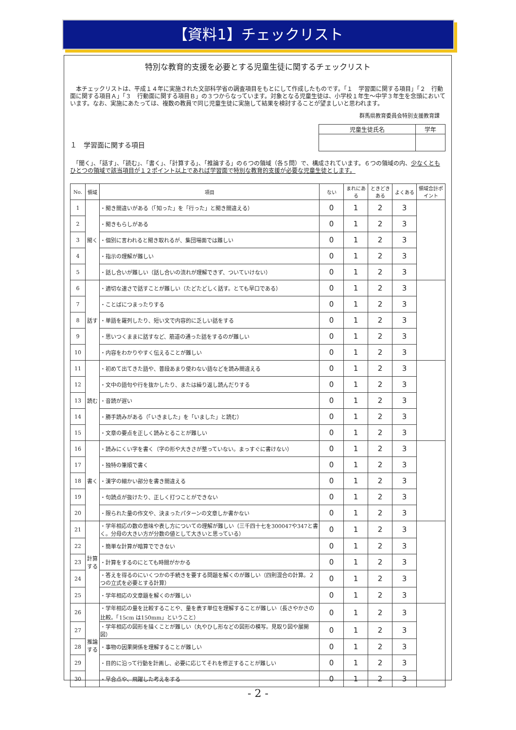【資料1】チェックリスト
特別な教育的支援を必要とする児童生徒に関するチェックリスト
　本チェックリストは、平成１４年に実施された文部科学省の調査項目をもとにして作成したものです。「１　学習面に関する項目」「２　行動面に関する項目Ａ」「３　行動面に関する項目Ｂ」の３つからなっています。対象となる児童生徒は、小学校１年生～中学３年生を念頭においています。なお、実施にあたっては、複数の教員で同じ児童生徒に実施して結果を検討することが望ましいと思われます。
群馬県教育委員会特別支援教育課
１　学習面に関する項目
| 児童生徒氏名 | 学年 |
　「聞く」、「話す」、「読む」、「書く」、「計算する」、「推論する」の６つの領域（各５問）で、構成されています。６つの領域の内、少なくともひとつの領域で該当項目が１２ポイント以上であれば学習面で特別な教育的支援が必要な児童生徒とします。
| No. | 領域 | 項目 | ない | まれにある | ときどきある | よくある | 領域合計ポイント |
| --- | --- | --- | --- | --- | --- | --- | --- |
| 1 | 聞く | ・聞き間違いがある（「知った」を「行った」と聞き間違える） | 0 | 1 | 2 | 3 | |
| 2 | | ・聞きもらしがある | 0 | 1 | 2 | 3 | |
| 3 | | ・個別に言われると聞き取れるが、集団場面では難しい | 0 | 1 | 2 | 3 | |
| 4 | | ・指示の理解が難しい | 0 | 1 | 2 | 3 | |
| 5 | | ・話し合いが難しい（話し合いの流れが理解できず、ついていけない） | 0 | 1 | 2 | 3 | |
| 6 | 話す | ・適切な速さで話すことが難しい（たどたどしく話す。とても早口である） | 0 | 1 | 2 | 3 | |
| 7 | | ・ことばにつまったりする | 0 | 1 | 2 | 3 | |
| 8 | | ・単語を羅列したり、短い文で内容的に乏しい話をする | 0 | 1 | 2 | 3 | |
| 9 | | ・思いつくままに話すなど、筋道の通った話をするのが難しい | 0 | 1 | 2 | 3 | |
| 10 | | ・内容をわかりやすく伝えることが難しい | 0 | 1 | 2 | 3 | |
| 11 | 読む | ・初めて出てきた語や、普段あまり使わない語などを読み間違える | 0 | 1 | 2 | 3 | |
| 12 | | ・文中の語句や行を抜かしたり、または繰り返し読んだりする | 0 | 1 | 2 | 3 | |
| 13 | | ・音読が遅い | 0 | 1 | 2 | 3 | |
| 14 | | ・勝手読みがある（「いきました」を「いました」と読む） | 0 | 1 | 2 | 3 | |
| 15 | | ・文章の要点を正しく読みとることが難しい | 0 | 1 | 2 | 3 | |
| 16 | 書く | ・読みにくい字を書く（字の形や大きさが整っていない。まっすぐに書けない） | 0 | 1 | 2 | 3 | |
| 17 | | ・独特の筆順で書く | 0 | 1 | 2 | 3 | |
| 18 | | ・漢字の細かい部分を書き間違える | 0 | 1 | 2 | 3 | |
| 19 | | ・句読点が抜けたり、正しく打つことができない | 0 | 1 | 2 | 3 | |
| 20 | | ・限られた量の作文や、決まったパターンの文章しか書かない | 0 | 1 | 2 | 3 | |
| 21 | 計算する | ・学年相応の数の意味や表し方についての理解が難しい（三千四十七を300047や347と書く。分母の大きい方が分数の値として大きいと思っている） | 0 | 1 | 2 | 3 | |
| 22 | | ・簡単な計算が暗算でできない | 0 | 1 | 2 | 3 | |
| 23 | | ・計算をするのにとても時間がかかる | 0 | 1 | 2 | 3 | |
| 24 | | ・答えを得るのにいくつかの手続きを要する問題を解くのが難しい（四則混合の計算。２つの立式を必要とする計算） | 0 | 1 | 2 | 3 | |
| 25 | | ・学年相応の文章題を解くのが難しい | 0 | 1 | 2 | 3 | |
| 26 | 推論する | ・学年相応の量を比較することや、量を表す単位を理解することが難しい（長さやかさの比較。「15cm は150mm」ということ） | 0 | 1 | 2 | 3 | |
| 27 | | ・学年相応の図形を描くことが難しい（丸やひし形などの図形の模写。見取り図や展開図） | 0 | 1 | 2 | 3 | |
| 28 | | ・事物の因果関係を理解することが難しい | 0 | 1 | 2 | 3 | |
| 29 | | ・目的に沿って行動を計画し、必要に応じてそれを修正することが難しい | 0 | 1 | 2 | 3 | |
| 30 | | ・早合点や、飛躍した考えをする | 0 | 1 | 2 | 3 | |
- 2 -